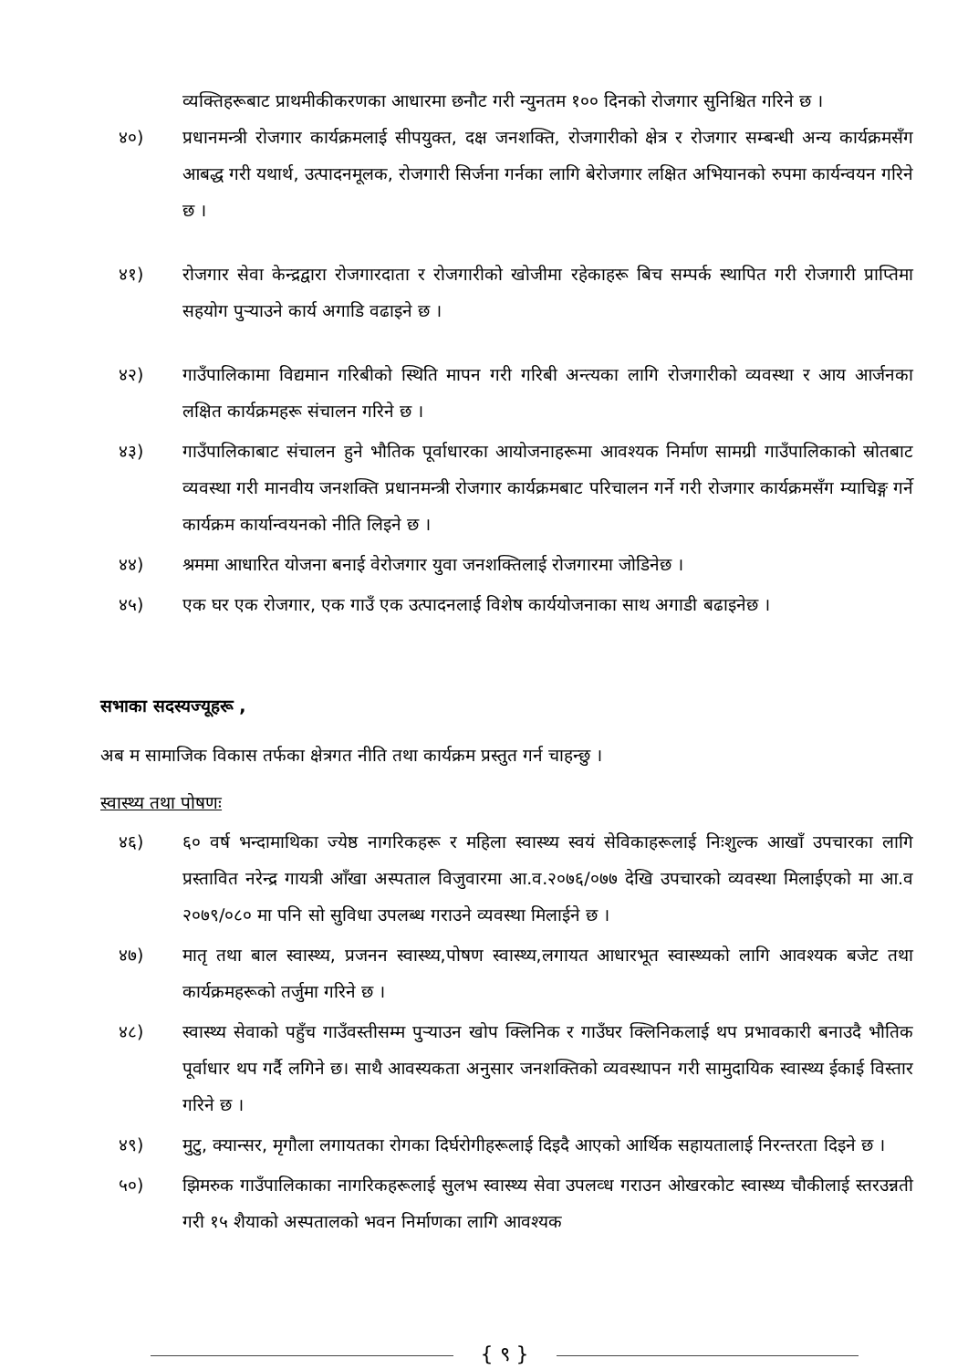व्यक्तिहरूबाट प्राथमीकीकरणका आधारमा छनौट गरी न्युनतम १०० दिनको रोजगार सुनिश्चित गरिने छ ।
४०) प्रधानमन्त्री रोजगार कार्यक्रमलाई सीपयुक्त, दक्ष जनशक्ति, रोजगारीको क्षेत्र र रोजगार सम्बन्धी अन्य कार्यक्रमसँग आबद्ध गरी यथार्थ, उत्पादनमूलक, रोजगारी सिर्जना गर्नका लागि बेरोजगार लक्षित अभियानको रुपमा कार्यन्वयन गरिने छ ।
४१) रोजगार सेवा केन्द्रद्वारा रोजगारदाता र रोजगारीको खोजीमा रहेकाहरू बिच सम्पर्क स्थापित गरी रोजगारी प्राप्तिमा सहयोग पुऱ्याउने कार्य अगाडि वढाइने छ ।
४२) गाउँपालिकामा विद्यमान गरिबीको स्थिति मापन गरी गरिबी अन्त्यका लागि रोजगारीको व्यवस्था र आय आर्जनका लक्षित कार्यक्रमहरू संचालन गरिने छ ।
४३) गाउँपालिकाबाट संचालन हुने भौतिक पूर्वाधारका आयोजनाहरूमा आवश्यक निर्माण सामग्री गाउँपालिकाको स्रोतबाट व्यवस्था गरी मानवीय जनशक्ति प्रधानमन्त्री रोजगार कार्यक्रमबाट परिचालन गर्ने गरी रोजगार कार्यक्रमसँग म्याचिङ्ग गर्ने कार्यक्रम कार्यान्वयनको नीति लिइने छ ।
४४) श्रममा आधारित योजना बनाई वेरोजगार युवा जनशक्तिलाई रोजगारमा जोडिनेछ ।
४५) एक घर एक रोजगार, एक गाउँ एक उत्पादनलाई विशेष कार्ययोजनाका साथ अगाडी बढाइनेछ ।
सभाका सदस्यज्यूहरू ,
अब म सामाजिक विकास तर्फका क्षेत्रगत नीति तथा कार्यक्रम प्रस्तुत गर्न चाहन्छु ।
स्वास्थ्य तथा पोषणः
४६) ६० वर्ष भन्दामाथिका ज्येष्ठ नागरिकहरू र महिला स्वास्थ्य स्वयं सेविकाहरूलाई निःशुल्क आखाँ उपचारका लागि प्रस्तावित नरेन्द्र गायत्री आँखा अस्पताल विजुवारमा आ.व.२०७६/०७७ देखि उपचारको व्यवस्था मिलाईएको मा आ.व २०७९/०८० मा पनि सो सुविधा उपलब्ध गराउने व्यवस्था मिलाईने छ ।
४७) मातृ तथा बाल स्वास्थ्य, प्रजनन स्वास्थ्य,पोषण स्वास्थ्य,लगायत आधारभूत स्वास्थ्यको लागि आवश्यक बजेट तथा कार्यक्रमहरूको तर्जुमा गरिने छ ।
४८) स्वास्थ्य सेवाको पहुँच गाउँवस्तीसम्म पुऱ्याउन खोप क्लिनिक र गाउँघर क्लिनिकलाई थप प्रभावकारी बनाउदै भौतिक पूर्वाधार थप गर्दै लगिने छ। साथै आवस्यकता अनुसार जनशक्तिको व्यवस्थापन गरी सामुदायिक स्वास्थ्य ईकाई विस्तार गरिने छ ।
४९) मुटु, क्यान्सर, मृगौला लगायतका रोगका दिर्घरोगीहरूलाई दिइदै आएको आर्थिक सहायतालाई निरन्तरता दिइने छ ।
५०) झिमरुक गाउँपालिकाका नागरिकहरूलाई सुलभ स्वास्थ्य सेवा उपलव्ध गराउन ओखरकोट स्वास्थ्य चौकीलाई स्तरउन्नती गरी १५ शैयाको अस्पतालको भवन निर्माणका लागि आवश्यक
{ ९ }